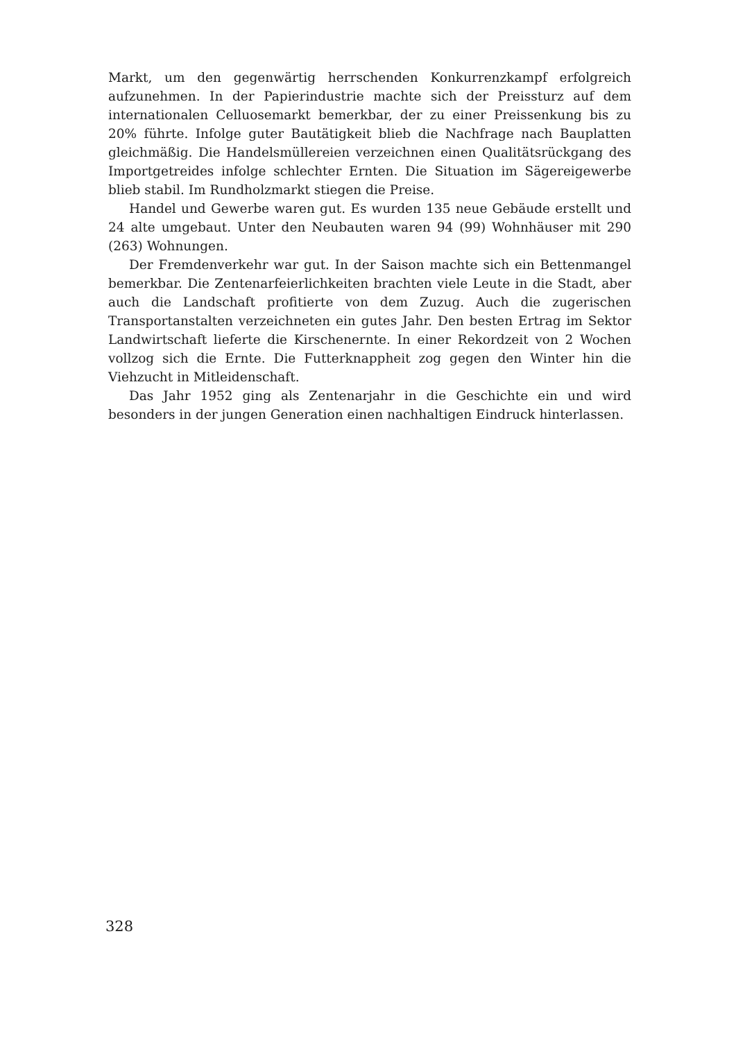Markt, um den gegenwärtig herrschenden Konkurrenzkampf erfolgreich aufzunehmen. In der Papierindustrie machte sich der Preissturz auf dem internationalen Celluosemarkt bemerkbar, der zu einer Preissenkung bis zu 20% führte. Infolge guter Bautätigkeit blieb die Nachfrage nach Bauplatten gleichmäßig. Die Handelsmüllereien verzeichnen einen Qualitätsrückgang des Importgetreides infolge schlechter Ernten. Die Situation im Sägereigewerbe blieb stabil. Im Rundholzmarkt stiegen die Preise.
Handel und Gewerbe waren gut. Es wurden 135 neue Gebäude erstellt und 24 alte umgebaut. Unter den Neubauten waren 94 (99) Wohnhäuser mit 290 (263) Wohnungen.
Der Fremdenverkehr war gut. In der Saison machte sich ein Bettenmangel bemerkbar. Die Zentenarfeierlichkeiten brachten viele Leute in die Stadt, aber auch die Landschaft profitierte von dem Zuzug. Auch die zugerischen Transportanstalten verzeichneten ein gutes Jahr. Den besten Ertrag im Sektor Landwirtschaft lieferte die Kirschenernte. In einer Rekordzeit von 2 Wochen vollzog sich die Ernte. Die Futterknappheit zog gegen den Winter hin die Viehzucht in Mitleidenschaft.
Das Jahr 1952 ging als Zentenarjahr in die Geschichte ein und wird besonders in der jungen Generation einen nachhaltigen Eindruck hinterlassen.
328